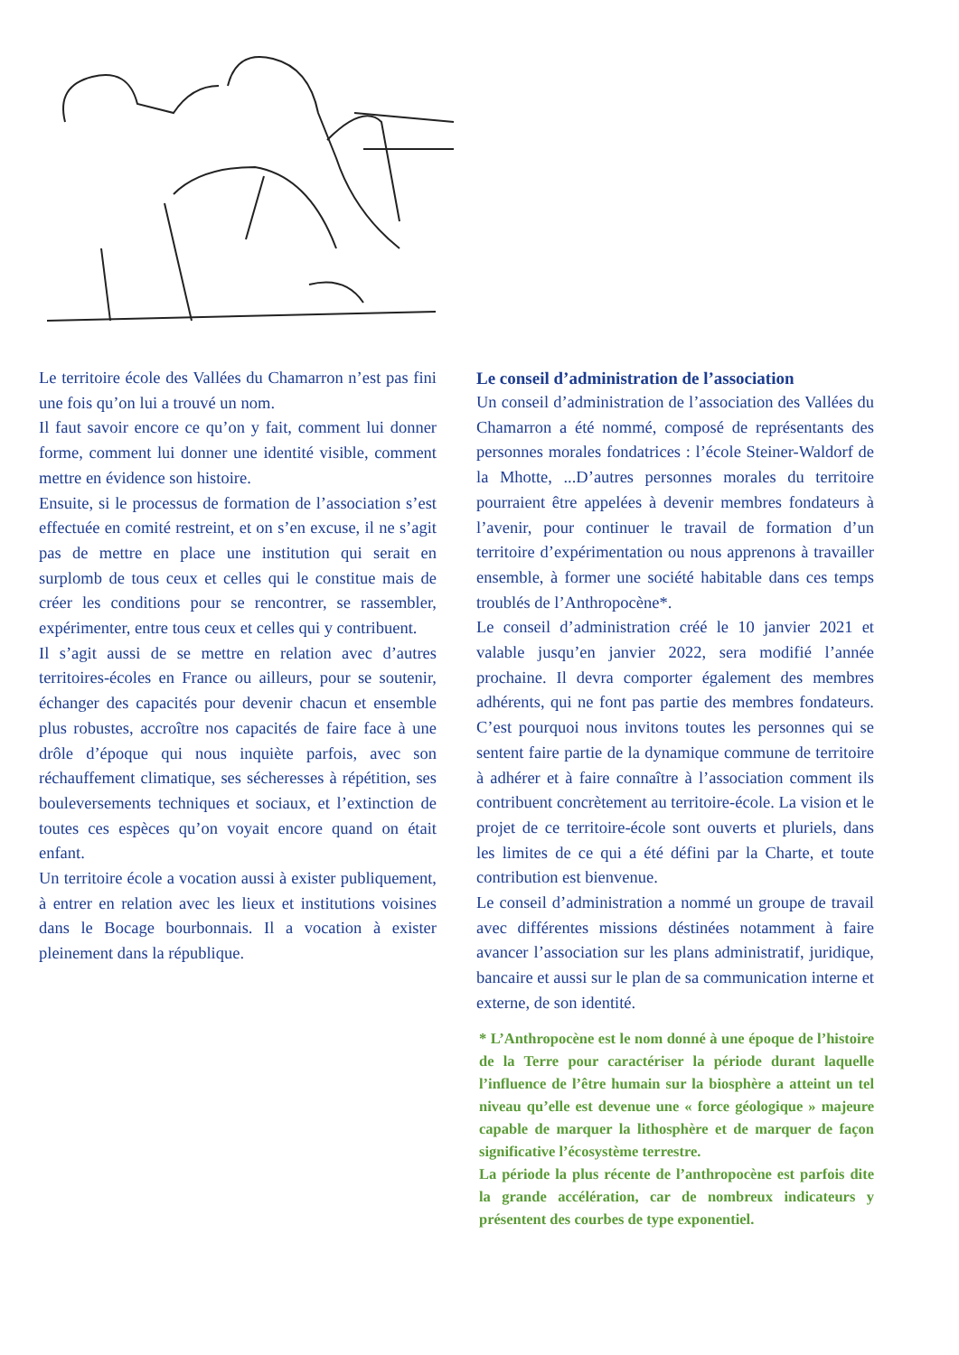Le territoire école des Vallées du Chamarron n’est pas fini une fois qu’on lui a trouvé un nom.
Il faut savoir encore ce qu’on y fait, comment lui donner forme, comment lui donner une identité visible, comment mettre en évidence son histoire.
Ensuite, si le processus de formation de l’association s’est effectuée en comité restreint, et on s’en excuse, il ne s’agit pas de mettre en place une institution qui serait en surplomb de tous ceux et celles qui le constitue mais de créer les conditions pour se rencontrer, se rassembler, expérimenter, entre tous ceux et celles qui y contribuent.
Il s’agit aussi de se mettre en relation avec d’autres territoires-écoles en France ou ailleurs, pour se soutenir, échanger des capacités pour devenir chacun et ensemble plus robustes, accroître nos capacités de faire face à une drôle d’époque qui nous inquiète parfois, avec son réchauffement climatique, ses sécheresses à répétition, ses bouleversements techniques et sociaux, et l’extinction de toutes ces espèces qu’on voyait encore quand on était enfant.
Un territoire école a vocation aussi à exister publiquement, à entrer en relation avec les lieux et institutions voisines dans le Bocage bourbonnais. Il a vocation à exister pleinement dans la république.
Le conseil d’administration de l’association
Un conseil d’administration de l’association des Vallées du Chamarron a été nommé, composé de représentants des personnes morales fondatrices : l’école Steiner-Waldorf de la Mhotte, ...D’autres personnes morales du territoire pourraient être appelées à devenir membres fondateurs à l’avenir, pour continuer le travail de formation d’un territoire d’expérimentation ou nous apprenons à travailler ensemble, à former une société habitable dans ces temps troublés de l’Anthropocène*.
Le conseil d’administration créé le 10 janvier 2021 et valable jusqu’en janvier 2022, sera modifié l’année prochaine. Il devra comporter également des membres adhérents, qui ne font pas partie des membres fondateurs. C’est pourquoi nous invitons toutes les personnes qui se sentent faire partie de la dynamique commune de territoire à adhérer et à faire connaître à l’association comment ils contribuent concrètement au territoire-école. La vision et le projet de ce territoire-école sont ouverts et pluriels, dans les limites de ce qui a été défini par la Charte, et toute contribution est bienvenue.
Le conseil d’administration a nommé un groupe de travail avec différentes missions déstinées notamment à faire avancer l’association sur les plans administratif, juridique, bancaire et aussi sur le plan de sa communication interne et externe, de son identité.
* L’Anthropocène est le nom donné à une époque de l’histoire de la Terre pour caractériser la période durant laquelle l’influence de l’être humain sur la biosphère a atteint un tel niveau qu’elle est devenue une « force géologique » majeure capable de marquer la lithosphère et de marquer de façon significative l’écosystème terrestre.
La période la plus récente de l’anthropocène est parfois dite la grande accélération, car de nombreux indicateurs y présentent des courbes de type exponentiel.